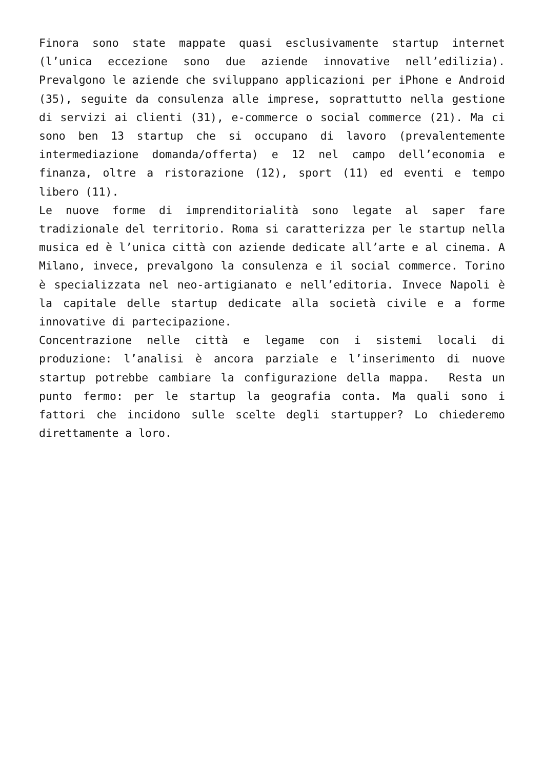Finora sono state mappate quasi esclusivamente startup internet (l’unica eccezione sono due aziende innovative nell’edilizia). Prevalgono le aziende che sviluppano applicazioni per iPhone e Android (35), seguite da consulenza alle imprese, soprattutto nella gestione di servizi ai clienti (31), e-commerce o social commerce (21). Ma ci sono ben 13 startup che si occupano di lavoro (prevalentemente intermediazione domanda/offerta) e 12 nel campo dell’economia e finanza, oltre a ristorazione (12), sport (11) ed eventi e tempo libero (11).
Le nuove forme di imprenditorialità sono legate al saper fare tradizionale del territorio. Roma si caratterizza per le startup nella musica ed è l’unica città con aziende dedicate all’arte e al cinema. A Milano, invece, prevalgono la consulenza e il social commerce. Torino è specializzata nel neo-artigianato e nell’editoria. Invece Napoli è la capitale delle startup dedicate alla società civile e a forme innovative di partecipazione.
Concentrazione nelle città e legame con i sistemi locali di produzione: l’analisi è ancora parziale e l’inserimento di nuove startup potrebbe cambiare la configurazione della mappa. Resta un punto fermo: per le startup la geografia conta. Ma quali sono i fattori che incidono sulle scelte degli startupper? Lo chiederemo direttamente a loro.